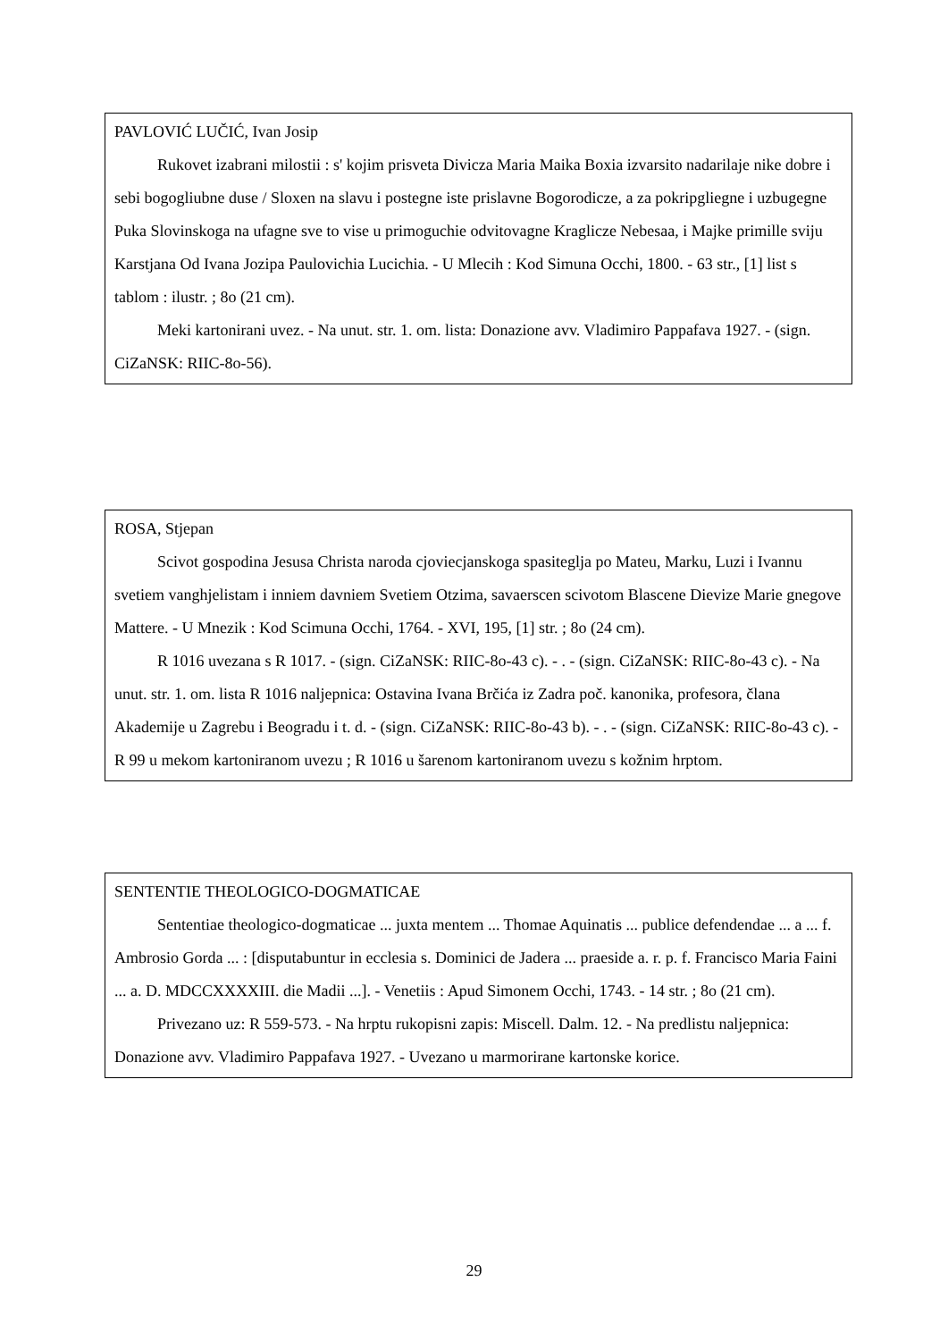PAVLOVIĆ LUČIĆ, Ivan Josip
Rukovet izabrani milostii : s' kojim prisveta Divicza Maria Maika Boxia izvarsito nadarilaje nike dobre i sebi bogogliubne duse / Sloxen na slavu i postegne iste prislavne Bogorodicze, a za pokripgliegne i uzbugegne Puka Slovinskoga na ufagne sve to vise u primoguchie odvitovagne Kraglicze Nebesaa, i Majke primille sviju Karstjana Od Ivana Jozipa Paulovichia Lucichia. - U Mlecih : Kod Simuna Occhi, 1800. - 63 str., [1] list s tablom : ilustr. ; 8o (21 cm).
Meki kartonirani uvez. - Na unut. str. 1. om. lista: Donazione avv. Vladimiro Pappafava 1927. - (sign. CiZaNSK: RIIC-8o-56).
ROSA, Stjepan
Scivot gospodina Jesusa Christa naroda cjoviecjanskoga spasiteglja po Mateu, Marku, Luzi i Ivannu svetiem vanghjelistam i inniem davniem Svetiem Otzima, savaerscen scivotom Blascene Dievize Marie gnegove Mattere. - U Mnezik : Kod Scimuna Occhi, 1764. - XVI, 195, [1] str. ; 8o (24 cm).
R 1016 uvezana s R 1017. - (sign. CiZaNSK: RIIC-8o-43 c). - . - (sign. CiZaNSK: RIIC-8o-43 c). - Na unut. str. 1. om. lista R 1016 naljepnica: Ostavina Ivana Brčića iz Zadra poč. kanonika, profesora, člana Akademije u Zagrebu i Beogradu i t. d. - (sign. CiZaNSK: RIIC-8o-43 b). - . - (sign. CiZaNSK: RIIC-8o-43 c). - R 99 u mekom kartoniranom uvezu ; R 1016 u šarenom kartoniranom uvezu s kožnim hrptom.
SENTENTIE THEOLOGICO-DOGMATICAE
Sententiae theologico-dogmaticae ... juxta mentem ... Thomae Aquinatis ... publice defendendae ... a ... f. Ambrosio Gorda ... : [disputabuntur in ecclesia s. Dominici de Jadera ... praeside a. r. p. f. Francisco Maria Faini ... a. D. MDCCXXXXIII. die Madii ...]. - Venetiis : Apud Simonem Occhi, 1743. - 14 str. ; 8o (21 cm).
Privezano uz: R 559-573. - Na hrptu rukopisni zapis: Miscell. Dalm. 12. - Na predlistu naljepnica: Donazione avv. Vladimiro Pappafava 1927. - Uvezano u marmorirane kartonske korice.
29